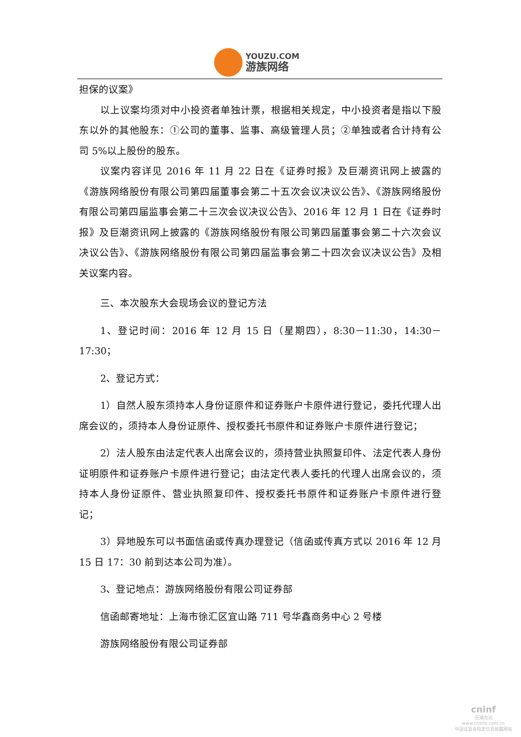YOUZU.COM
游族网络
担保的议案》
以上议案均须对中小投资者单独计票，根据相关规定，中小投资者是指以下股东以外的其他股东：①公司的董事、监事、高级管理人员；②单独或者合计持有公司 5%以上股份的股东。
议案内容详见 2016 年 11 月 22 日在《证券时报》及巨潮资讯网上披露的《游族网络股份有限公司第四届董事会第二十五次会议决议公告》、《游族网络股份有限公司第四届监事会第二十三次会议决议公告》、2016 年 12 月 1 日在《证券时报》及巨潮资讯网上披露的《游族网络股份有限公司第四届董事会第二十六次会议决议公告》、《游族网络股份有限公司第四届监事会第二十四次会议决议公告》及相关议案内容。
三、本次股东大会现场会议的登记方法
1、登记时间：2016 年 12 月 15 日（星期四），8:30－11:30，14:30－17:30；
2、登记方式：
1）自然人股东须持本人身份证原件和证券账户卡原件进行登记，委托代理人出席会议的，须持本人身份证原件、授权委托书原件和证券账户卡原件进行登记；
2）法人股东由法定代表人出席会议的，须持营业执照复印件、法定代表人身份证明原件和证券账户卡原件进行登记；由法定代表人委托的代理人出席会议的，须持本人身份证原件、营业执照复印件、授权委托书原件和证券账户卡原件进行登记；
3）异地股东可以书面信函或传真办理登记（信函或传真方式以 2016 年 12 月 15 日 17：30 前到达本公司为准）。
3、登记地点：游族网络股份有限公司证券部
信函邮寄地址：上海市徐汇区宜山路 711 号华鑫商务中心 2 号楼
游族网络股份有限公司证券部
cninf
巨潮资讯
www.cninfo.com.cn
中国证监会指定信息披露网站